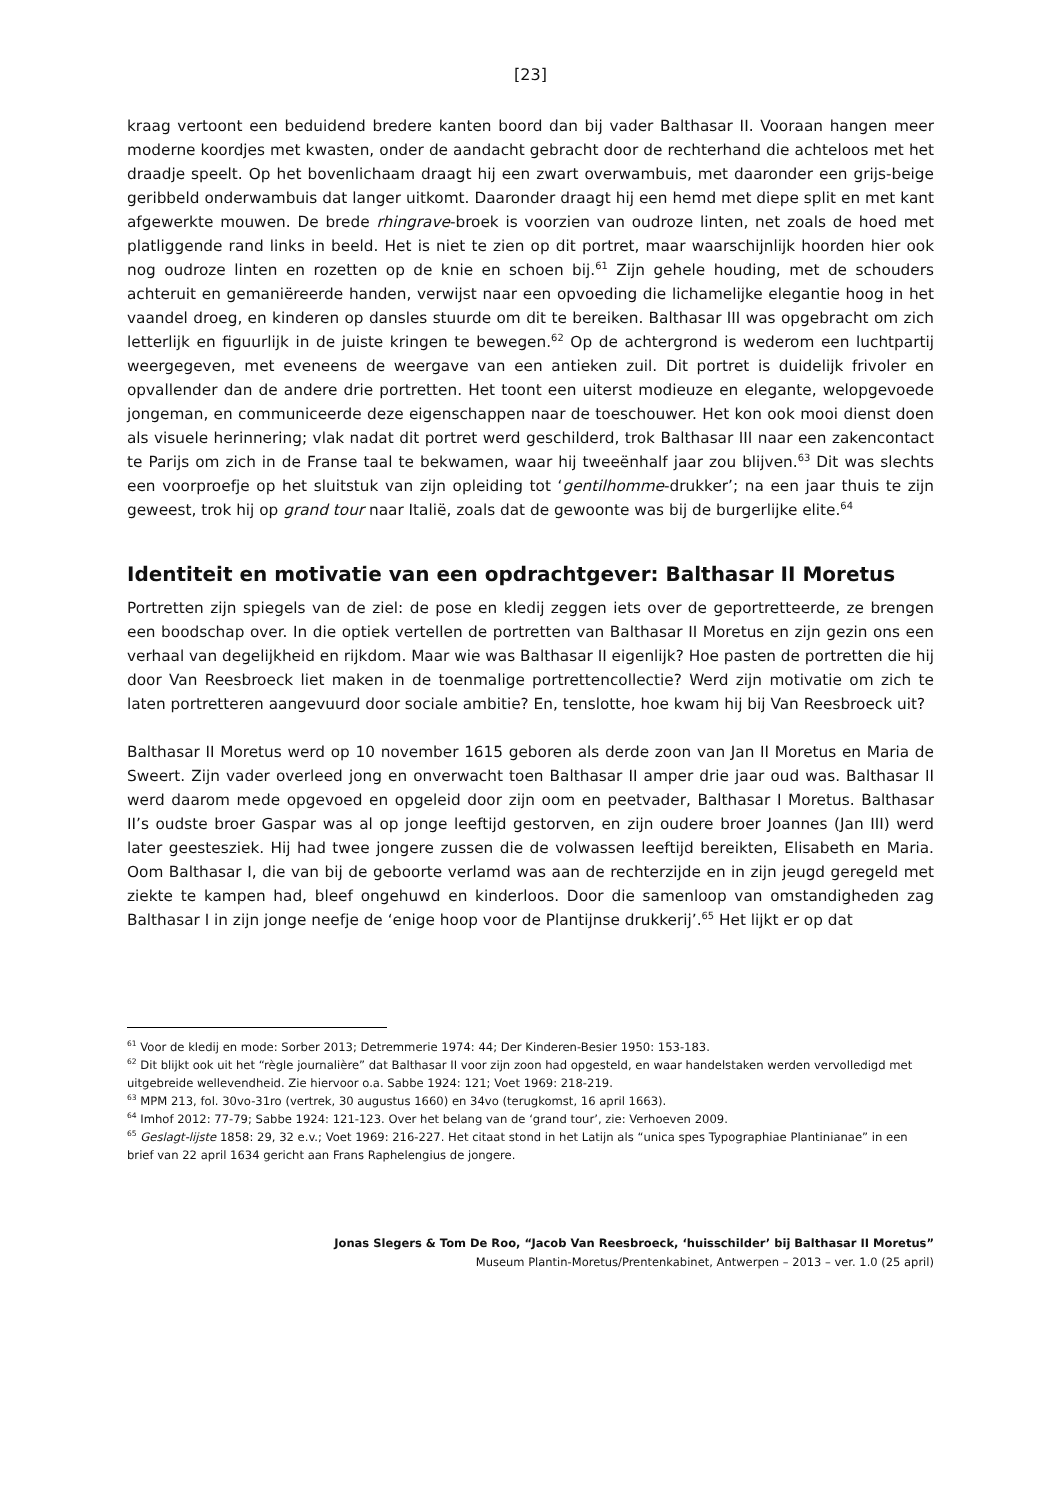[23]
kraag vertoont een beduidend bredere kanten boord dan bij vader Balthasar II. Vooraan hangen meer moderne koordjes met kwasten, onder de aandacht gebracht door de rechterhand die achteloos met het draadje speelt. Op het bovenlichaam draagt hij een zwart overwambuis, met daaronder een grijs-beige geribbeld onderwambuis dat langer uitkomt. Daaronder draagt hij een hemd met diepe split en met kant afgewerkte mouwen. De brede rhingrave-broek is voorzien van oudroze linten, net zoals de hoed met platliggende rand links in beeld. Het is niet te zien op dit portret, maar waarschijnlijk hoorden hier ook nog oudroze linten en rozetten op de knie en schoen bij.<sup>61</sup> Zijn gehele houding, met de schouders achteruit en gemaniëreerde handen, verwijst naar een opvoeding die lichamelijke elegantie hoog in het vaandel droeg, en kinderen op dansles stuurde om dit te bereiken. Balthasar III was opgebracht om zich letterlijk en figuurlijk in de juiste kringen te bewegen.<sup>62</sup> Op de achtergrond is wederom een luchtpartij weergegeven, met eveneens de weergave van een antieken zuil. Dit portret is duidelijk frivoler en opvallender dan de andere drie portretten. Het toont een uiterst modieuze en elegante, welopgevoede jongeman, en communiceerde deze eigenschappen naar de toeschouwer. Het kon ook mooi dienst doen als visuele herinnering; vlak nadat dit portret werd geschilderd, trok Balthasar III naar een zakencontact te Parijs om zich in de Franse taal te bekwamen, waar hij tweeënhalf jaar zou blijven.<sup>63</sup> Dit was slechts een voorproefje op het sluitstuk van zijn opleiding tot ‘gentilhomme-drukker’; na een jaar thuis te zijn geweest, trok hij op grand tour naar Italië, zoals dat de gewoonte was bij de burgerlijke elite.<sup>64</sup>
Identiteit en motivatie van een opdrachtgever: Balthasar II Moretus
Portretten zijn spiegels van de ziel: de pose en kledij zeggen iets over de geportretteerde, ze brengen een boodschap over. In die optiek vertellen de portretten van Balthasar II Moretus en zijn gezin ons een verhaal van degelijkheid en rijkdom. Maar wie was Balthasar II eigenlijk? Hoe pasten de portretten die hij door Van Reesbroeck liet maken in de toenmalige portrettencollectie? Werd zijn motivatie om zich te laten portretteren aangevuurd door sociale ambitie? En, tenslotte, hoe kwam hij bij Van Reesbroeck uit?
Balthasar II Moretus werd op 10 november 1615 geboren als derde zoon van Jan II Moretus en Maria de Sweert. Zijn vader overleed jong en onverwacht toen Balthasar II amper drie jaar oud was. Balthasar II werd daarom mede opgevoed en opgeleid door zijn oom en peetvader, Balthasar I Moretus. Balthasar II’s oudste broer Gaspar was al op jonge leeftijd gestorven, en zijn oudere broer Joannes (Jan III) werd later geestesziek. Hij had twee jongere zussen die de volwassen leeftijd bereikten, Elisabeth en Maria. Oom Balthasar I, die van bij de geboorte verlamd was aan de rechterzijde en in zijn jeugd geregeld met ziekte te kampen had, bleef ongehuwd en kinderloos. Door die samenloop van omstandigheden zag Balthasar I in zijn jonge neefje de ‘enige hoop voor de Plantijnse drukkerij’.<sup>65</sup> Het lijkt er op dat
<sup>61</sup> Voor de kledij en mode: Sorber 2013; Detremmerie 1974: 44; Der Kinderen-Besier 1950: 153-183.
<sup>62</sup> Dit blijkt ook uit het “règle journalière” dat Balthasar II voor zijn zoon had opgesteld, en waar handelstaken werden vervolledigd met uitgebreide wellevendheid. Zie hiervoor o.a. Sabbe 1924: 121; Voet 1969: 218-219.
<sup>63</sup> MPM 213, fol. 30vo-31ro (vertrek, 30 augustus 1660) en 34vo (terugkomst, 16 april 1663).
<sup>64</sup> Imhof 2012: 77-79; Sabbe 1924: 121-123. Over het belang van de ‘grand tour’, zie: Verhoeven 2009.
<sup>65</sup> Geslagt-lijste 1858: 29, 32 e.v.; Voet 1969: 216-227. Het citaat stond in het Latijn als “unica spes Typographiae Plantinianae” in een brief van 22 april 1634 gericht aan Frans Raphelengius de jongere.
Jonas Slegers & Tom De Roo, “Jacob Van Reesbroeck, ‘huisschilder’ bij Balthasar II Moretus”
Museum Plantin-Moretus/Prentenkabinet, Antwerpen – 2013 – ver. 1.0 (25 april)